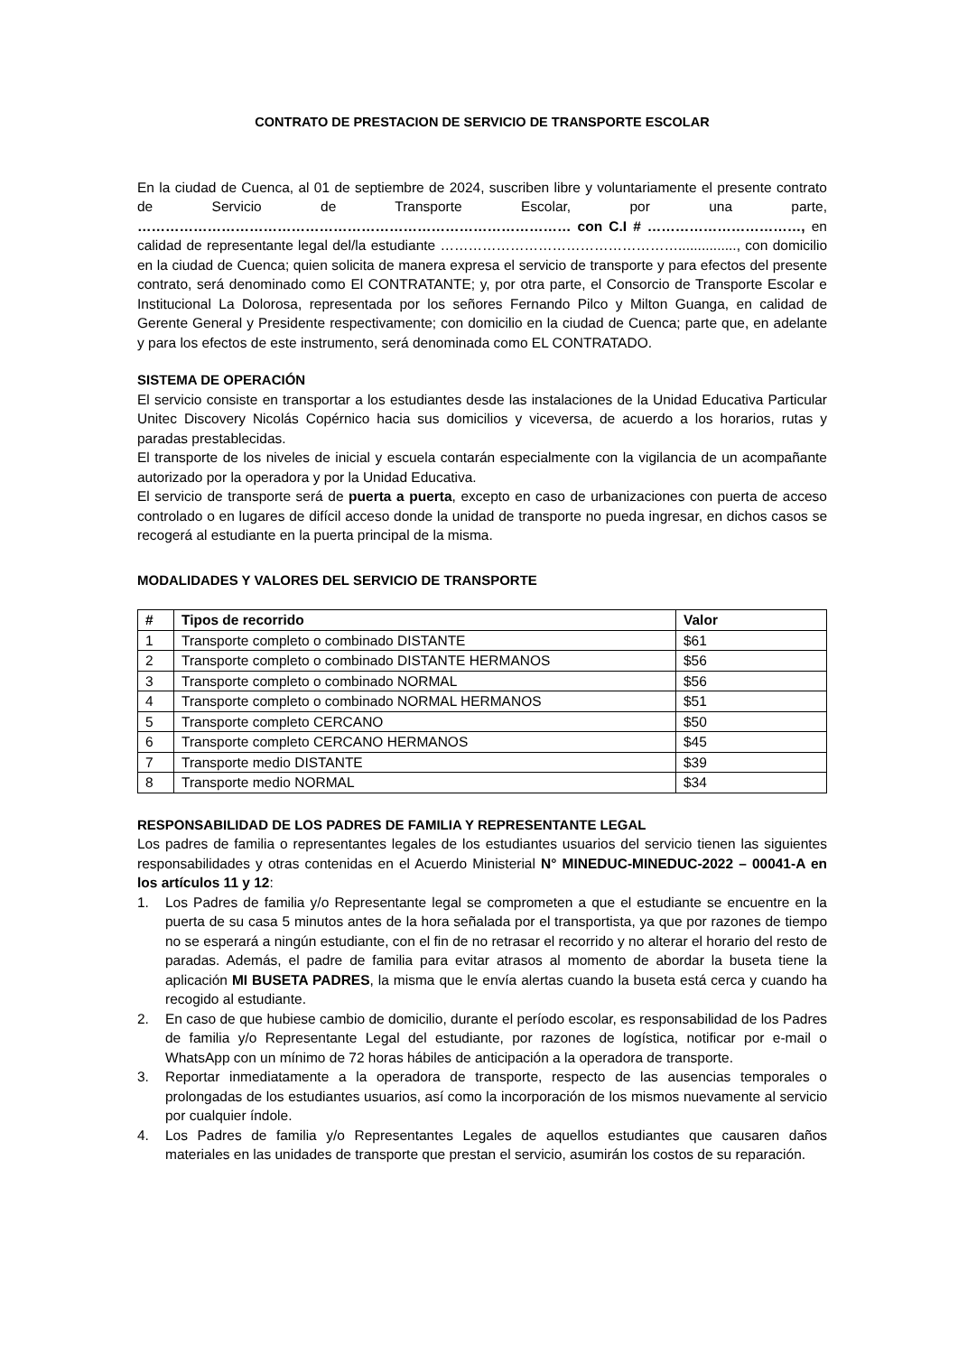CONTRATO DE PRESTACION DE SERVICIO DE TRANSPORTE ESCOLAR
En la ciudad de Cuenca, al 01 de septiembre de 2024, suscriben libre y voluntariamente el presente contrato de Servicio de Transporte Escolar, por una parte, ………………………………………………………………………………… con C.I # ……………………………, en calidad de representante legal del/la estudiante ……………………………………………..............., con domicilio en la ciudad de Cuenca; quien solicita de manera expresa el servicio de transporte y para efectos del presente contrato, será denominado como El CONTRATANTE; y, por otra parte, el Consorcio de Transporte Escolar e Institucional La Dolorosa, representada por los señores Fernando Pilco y Milton Guanga, en calidad de Gerente General y Presidente respectivamente; con domicilio en la ciudad de Cuenca; parte que, en adelante y para los efectos de este instrumento, será denominada como EL CONTRATADO.
SISTEMA DE OPERACIÓN
El servicio consiste en transportar a los estudiantes desde las instalaciones de la Unidad Educativa Particular Unitec Discovery Nicolás Copérnico hacia sus domicilios y viceversa, de acuerdo a los horarios, rutas y paradas prestablecidas.
El transporte de los niveles de inicial y escuela contarán especialmente con la vigilancia de un acompañante autorizado por la operadora y por la Unidad Educativa.
El servicio de transporte será de puerta a puerta, excepto en caso de urbanizaciones con puerta de acceso controlado o en lugares de difícil acceso donde la unidad de transporte no pueda ingresar, en dichos casos se recogerá al estudiante en la puerta principal de la misma.
MODALIDADES Y VALORES DEL SERVICIO DE TRANSPORTE
| # | Tipos de recorrido | Valor |
| --- | --- | --- |
| 1 | Transporte completo o combinado DISTANTE | $61 |
| 2 | Transporte completo o combinado DISTANTE HERMANOS | $56 |
| 3 | Transporte completo o combinado NORMAL | $56 |
| 4 | Transporte completo o combinado NORMAL HERMANOS | $51 |
| 5 | Transporte completo CERCANO | $50 |
| 6 | Transporte completo CERCANO HERMANOS | $45 |
| 7 | Transporte medio DISTANTE | $39 |
| 8 | Transporte medio NORMAL | $34 |
RESPONSABILIDAD DE LOS PADRES DE FAMILIA Y REPRESENTANTE LEGAL
Los padres de familia o representantes legales de los estudiantes usuarios del servicio tienen las siguientes responsabilidades y otras contenidas en el Acuerdo Ministerial N° MINEDUC-MINEDUC-2022 – 00041-A en los artículos 11 y 12:
1. Los Padres de familia y/o Representante legal se comprometen a que el estudiante se encuentre en la puerta de su casa 5 minutos antes de la hora señalada por el transportista, ya que por razones de tiempo no se esperará a ningún estudiante, con el fin de no retrasar el recorrido y no alterar el horario del resto de paradas. Además, el padre de familia para evitar atrasos al momento de abordar la buseta tiene la aplicación MI BUSETA PADRES, la misma que le envía alertas cuando la buseta está cerca y cuando ha recogido al estudiante.
2. En caso de que hubiese cambio de domicilio, durante el período escolar, es responsabilidad de los Padres de familia y/o Representante Legal del estudiante, por razones de logística, notificar por e-mail o WhatsApp con un mínimo de 72 horas hábiles de anticipación a la operadora de transporte.
3. Reportar inmediatamente a la operadora de transporte, respecto de las ausencias temporales o prolongadas de los estudiantes usuarios, así como la incorporación de los mismos nuevamente al servicio por cualquier índole.
4. Los Padres de familia y/o Representantes Legales de aquellos estudiantes que causaren daños materiales en las unidades de transporte que prestan el servicio, asumirán los costos de su reparación.